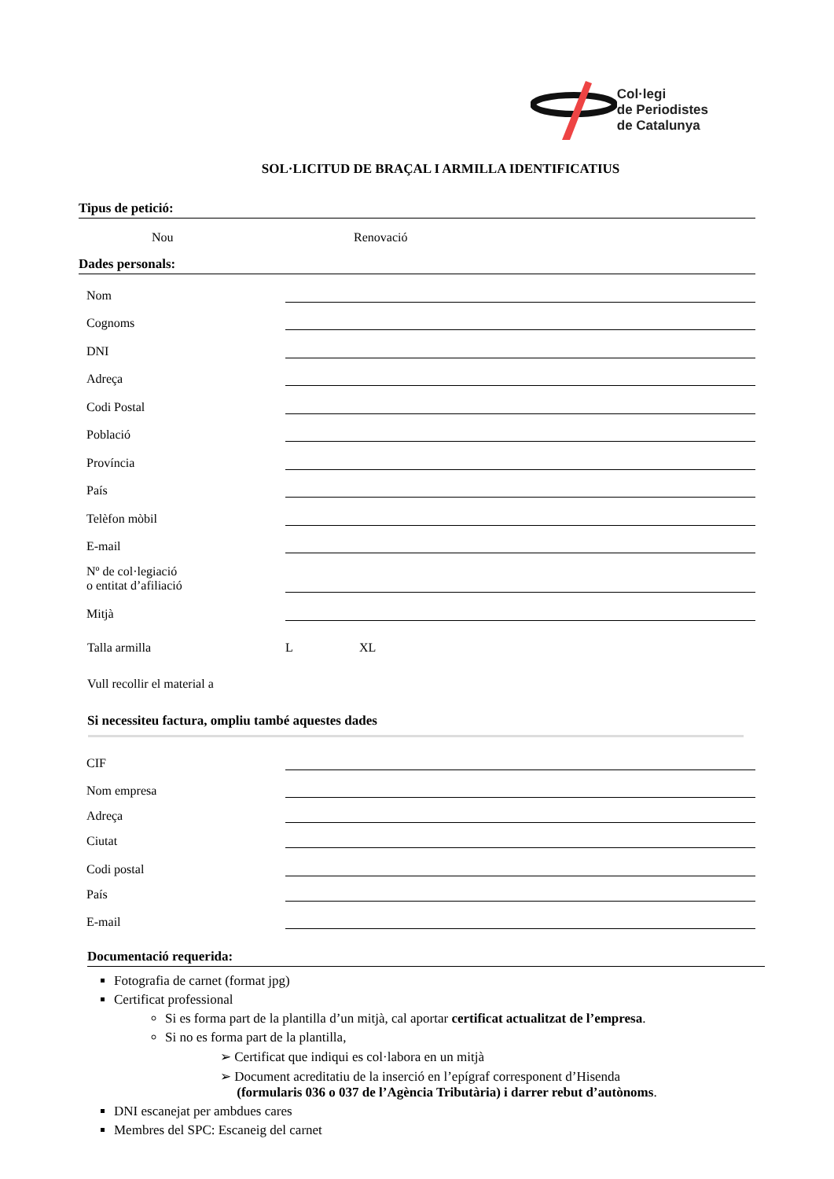Col·legi
de Periodistes
de Catalunya
SOL·LICITUD DE BRAÇAL I ARMILLA IDENTIFICATIUS
Tipus de petició:
Nou Renovació
Dades personals:
Nom
Cognoms
DNI
Adreça
Codi Postal
Població
Província
País
Telèfon mòbil
E-mail
Nº de col·legiació
o entitat d’afiliació
Mitjà
Talla armilla L XL
Vull recollir el material a
Si necessiteu factura, ompliu també aquestes dades
CIF
Nom empresa
Adreça
Ciutat
Codi postal
País
E-mail
Documentació requerida:
Fotografia de carnet (format jpg)
Certificat professional
Si es forma part de la plantilla d’un mitjà, cal aportar certificat actualitzat de l’empresa.
Si no es forma part de la plantilla,
➢ Certificat que indiqui es col·labora en un mitjà
➢ Document acreditatiu de la inserció en l’epígraf corresponent d’Hisenda
(formularis 036 o 037 de l’Agència Tributària) i darrer rebut d’autònoms.
DNI escanejat per ambdues cares
Membres del SPC: Escaneig del carnet